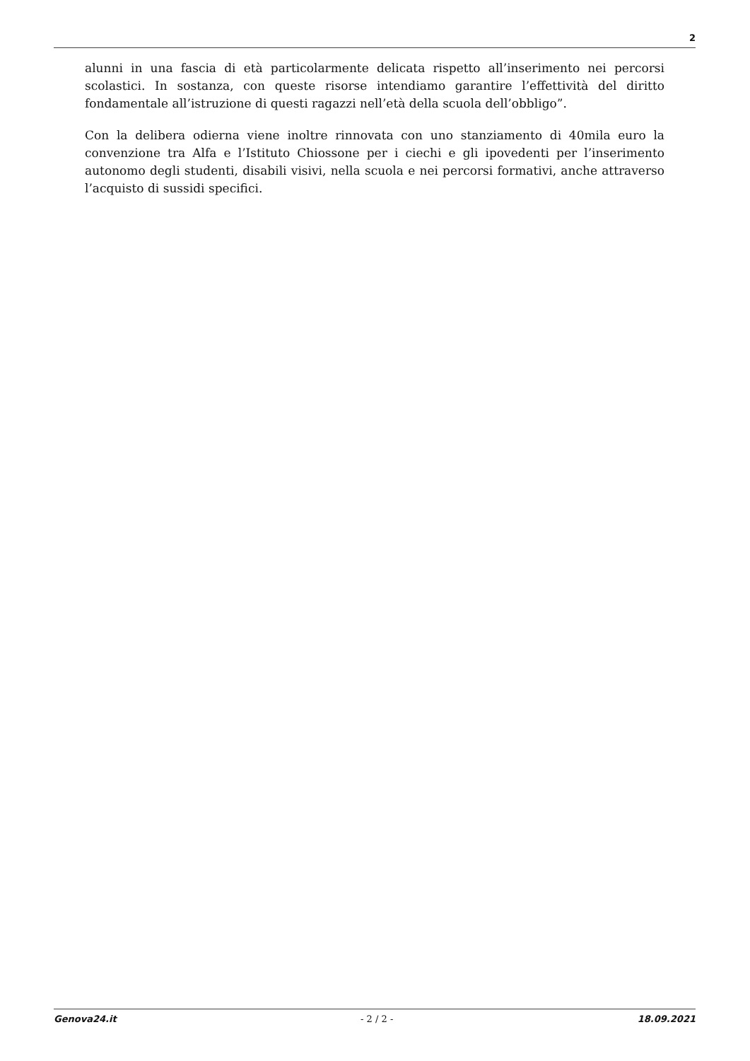2
alunni in una fascia di età particolarmente delicata rispetto all’inserimento nei percorsi scolastici. In sostanza, con queste risorse intendiamo garantire l’effettività del diritto fondamentale all’istruzione di questi ragazzi nell’età della scuola dell’obbligo”.
Con la delibera odierna viene inoltre rinnovata con uno stanziamento di 40mila euro la convenzione tra Alfa e l’Istituto Chiossone per i ciechi e gli ipovedenti per l’inserimento autonomo degli studenti, disabili visivi, nella scuola e nei percorsi formativi, anche attraverso l’acquisto di sussidi specifici.
Genova24.it - 2 / 2 - 18.09.2021